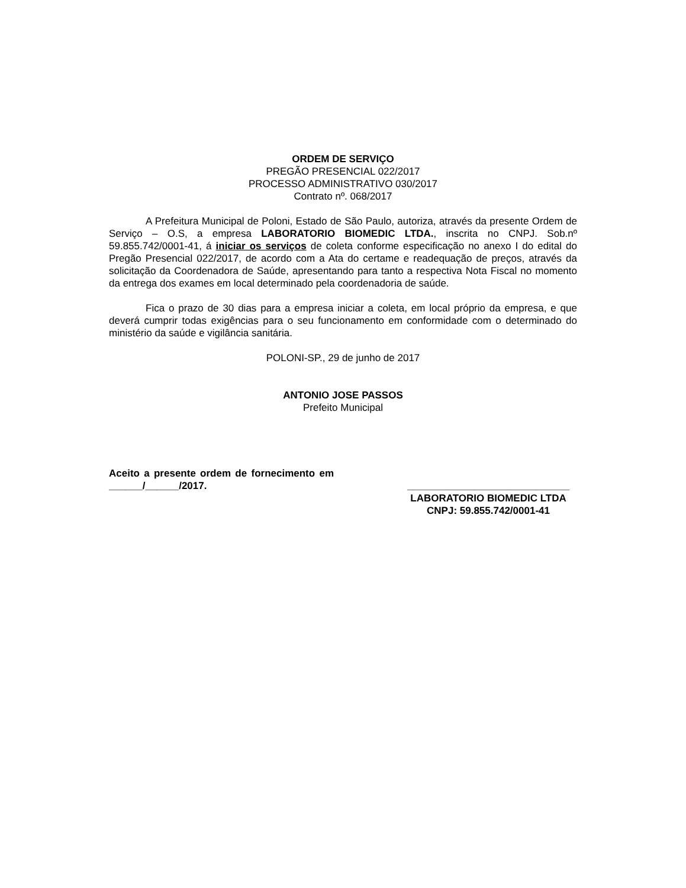ORDEM DE SERVIÇO
PREGÃO PRESENCIAL 022/2017
PROCESSO ADMINISTRATIVO 030/2017
Contrato nº. 068/2017
A Prefeitura Municipal de Poloni, Estado de São Paulo, autoriza, através da presente Ordem de Serviço – O.S, a empresa LABORATORIO BIOMEDIC LTDA., inscrita no CNPJ. Sob.nº 59.855.742/0001-41, á iniciar os serviços de coleta conforme especificação no anexo I do edital do Pregão Presencial 022/2017, de acordo com a Ata do certame e readequação de preços, através da solicitação da Coordenadora de Saúde, apresentando para tanto a respectiva Nota Fiscal no momento da entrega dos exames em local determinado pela coordenadoria de saúde.
Fica o prazo de 30 dias para a empresa iniciar a coleta, em local próprio da empresa, e que deverá cumprir todas exigências para o seu funcionamento em conformidade com o determinado do ministério da saúde e vigilância sanitária.
POLONI-SP., 29 de junho de 2017
ANTONIO JOSE PASSOS
Prefeito Municipal
Aceito a presente ordem de fornecimento em ______/______/2017.
_____________________________
LABORATORIO BIOMEDIC LTDA
CNPJ: 59.855.742/0001-41